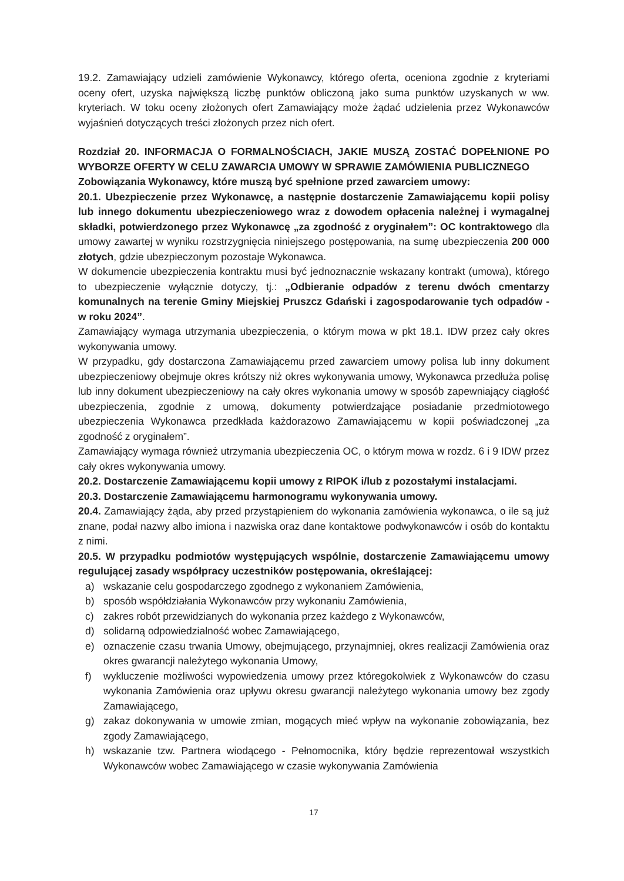19.2. Zamawiający udzieli zamówienie Wykonawcy, którego oferta, oceniona zgodnie z kryteriami oceny ofert, uzyska największą liczbę punktów obliczoną jako suma punktów uzyskanych w ww. kryteriach. W toku oceny złożonych ofert Zamawiający może żądać udzielenia przez Wykonawców wyjaśnień dotyczących treści złożonych przez nich ofert.
Rozdział 20. INFORMACJA O FORMALNOŚCIACH, JAKIE MUSZĄ ZOSTAĆ DOPEŁNIONE PO WYBORZE OFERTY W CELU ZAWARCIA UMOWY W SPRAWIE ZAMÓWIENIA PUBLICZNEGO
Zobowiązania Wykonawcy, które muszą być spełnione przed zawarciem umowy:
20.1. Ubezpieczenie przez Wykonawcę, a następnie dostarczenie Zamawiającemu kopii polisy lub innego dokumentu ubezpieczeniowego wraz z dowodem opłacenia należnej i wymagalnej składki, potwierdzonego przez Wykonawcę „za zgodność z oryginałem”: OC kontraktowego dla umowy zawartej w wyniku rozstrzygnięcia niniejszego postępowania, na sumę ubezpieczenia 200 000 złotych, gdzie ubezpieczonym pozostaje Wykonawca.
W dokumencie ubezpieczenia kontraktu musi być jednoznacznie wskazany kontrakt (umowa), którego to ubezpieczenie wyłącznie dotyczy, tj.: „Odbieranie odpadów z terenu dwóch cmentarzy komunalnych na terenie Gminy Miejskiej Pruszcz Gdański i zagospodarowanie tych odpadów - w roku 2024”.
Zamawiający wymaga utrzymania ubezpieczenia, o którym mowa w pkt 18.1. IDW przez cały okres wykonywania umowy.
W przypadku, gdy dostarczona Zamawiającemu przed zawarciem umowy polisa lub inny dokument ubezpieczeniowy obejmuje okres krótszy niż okres wykonywania umowy, Wykonawca przedłuża polisę lub inny dokument ubezpieczeniowy na cały okres wykonania umowy w sposób zapewniający ciągłość ubezpieczenia, zgodnie z umową, dokumenty potwierdzające posiadanie przedmiotowego ubezpieczenia Wykonawca przedkłada każdorazowo Zamawiającemu w kopii poświadczonej „za zgodność z oryginałem”.
Zamawiający wymaga również utrzymania ubezpieczenia OC, o którym mowa w rozdz. 6 i 9 IDW przez cały okres wykonywania umowy.
20.2. Dostarczenie Zamawiającemu kopii umowy z RIPOK i/lub z pozostałymi instalacjami.
20.3. Dostarczenie Zamawiającemu harmonogramu wykonywania umowy.
20.4. Zamawiający żąda, aby przed przystąpieniem do wykonania zamówienia wykonawca, o ile są już znane, podał nazwy albo imiona i nazwiska oraz dane kontaktowe podwykonawców i osób do kontaktu z nimi.
20.5. W przypadku podmiotów występujących wspólnie, dostarczenie Zamawiającemu umowy regulującej zasady współpracy uczestników postępowania, określającej:
a) wskazanie celu gospodarczego zgodnego z wykonaniem Zamówienia,
b) sposób współdziałania Wykonawców przy wykonaniu Zamówienia,
c) zakres robót przewidzianych do wykonania przez każdego z Wykonawców,
d) solidarną odpowiedzialność wobec Zamawiającego,
e) oznaczenie czasu trwania Umowy, obejmującego, przynajmniej, okres realizacji Zamówienia oraz okres gwarancji należytego wykonania Umowy,
f) wykluczenie możliwości wypowiedzenia umowy przez któregokolwiek z Wykonawców do czasu wykonania Zamówienia oraz upływu okresu gwarancji należytego wykonania umowy bez zgody Zamawiającego,
g) zakaz dokonywania w umowie zmian, mogących mieć wpływ na wykonanie zobowiązania, bez zgody Zamawiającego,
h) wskazanie tzw. Partnera wiodącego - Pełnomocnika, który będzie reprezentował wszystkich Wykonawców wobec Zamawiającego w czasie wykonywania Zamówienia
17